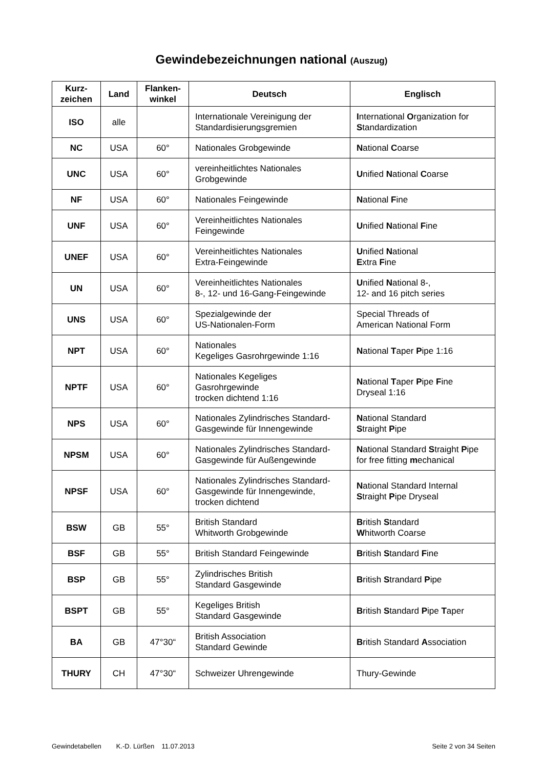Gewindebezeichnungen national (Auszug)
| Kurz- zeichen | Land | Flanken- winkel | Deutsch | Englisch |
| --- | --- | --- | --- | --- |
| ISO | alle | | Internationale Vereinigung der Standardisierungsgremien | I nternational O rganization for S tandardization |
| NC | USA | 60° | Nationales Grobgewinde | N ational C oarse |
| UNC | USA | 60° | vereinheitlichtes Nationales Grobgewinde | U nified N ational C oarse |
| NF | USA | 60° | Nationales Feingewinde | N ational F ine |
| UNF | USA | 60° | Vereinheitlichtes Nationales Feingewinde | U nified N ational F ine |
| UNEF | USA | 60° | Vereinheitlichtes Nationales Extra-Feingewinde | U nified N ational E xtra F ine |
| UN | USA | 60° | Vereinheitlichtes Nationales 8-, 12- und 16-Gang-Feingewinde | U nified N ational 8-, 12- and 16 pitch series |
| UNS | USA | 60° | Spezialgewinde der US-Nationalen-Form | Special Threads of American National Form |
| NPT | USA | 60° | Nationales Kegeliges Gasrohrgewinde 1:16 | N ational T aper P ipe 1:16 |
| NPTF | USA | 60° | Nationales Kegeliges Gasrohrgewinde trocken dichtend 1:16 | N ational T aper P ipe F ine Dryseal 1:16 |
| NPS | USA | 60° | Nationales Zylindrisches Standard-Gasgewinde für Innengewinde | N ational Standard S traight P ipe |
| NPSM | USA | 60° | Nationales Zylindrisches Standard-Gasgewinde für Außengewinde | N ational Standard S traight P ipe for free fitting m echanical |
| NPSF | USA | 60° | Nationales Zylindrisches Standard-Gasgewinde für Innengewinde, trocken dichtend | N ational Standard Internal S traight P ipe Dryseal |
| BSW | GB | 55° | British Standard Whitworth Grobgewinde | B ritish S tandard W hitworth Coarse |
| BSF | GB | 55° | British Standard Feingewinde | B ritish S tandard F ine |
| BSP | GB | 55° | Zylindrisches British Standard Gasgewinde | B ritish S trandard P ipe |
| BSPT | GB | 55° | Kegeliges British Standard Gasgewinde | B ritish S tandard P ipe T aper |
| BA | GB | 47°30“ | British Association Standard Gewinde | B ritish Standard A ssociation |
| THURY | CH | 47°30“ | Schweizer Uhrengewinde | Thury-Gewinde |
Gewindetabellen K.-D. Lürßen 11.07.2013 Seite 2 von 34 Seiten